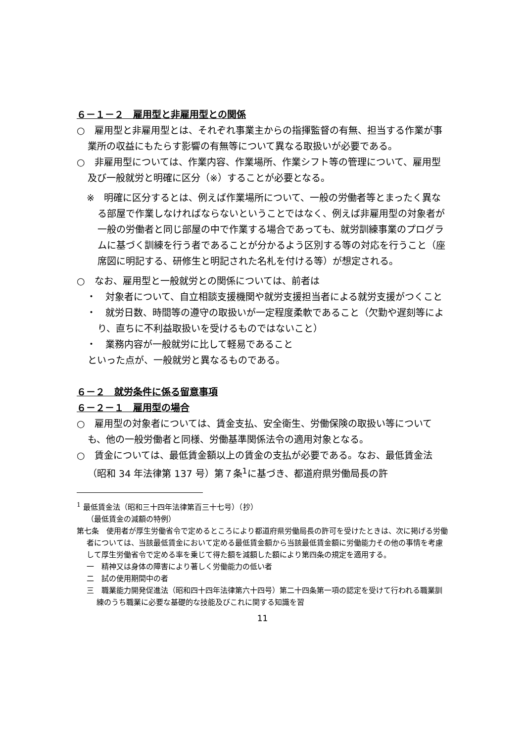６－１－２　雇用型と非雇用型との関係
○　雇用型と非雇用型とは、それぞれ事業主からの指揮監督の有無、担当する作業が事業所の収益にもたらす影響の有無等について異なる取扱いが必要である。
○　非雇用型については、作業内容、作業場所、作業シフト等の管理について、雇用型及び一般就労と明確に区分（※）することが必要となる。
※　明確に区分するとは、例えば作業場所について、一般の労働者等とまったく異なる部屋で作業しなければならないということではなく、例えば非雇用型の対象者が一般の労働者と同じ部屋の中で作業する場合であっても、就労訓練事業のプログラムに基づく訓練を行う者であることが分かるよう区別する等の対応を行うこと（座席図に明記する、研修生と明記された名札を付ける等）が想定される。
○　なお、雇用型と一般就労との関係については、前者は
・　対象者について、自立相談支援機関や就労支援担当者による就労支援がつくこと
・　就労日数、時間等の遵守の取扱いが一定程度柔軟であること（欠勤や遅刻等により、直ちに不利益取扱いを受けるものではないこと）
・　業務内容が一般就労に比して軽易であること
といった点が、一般就労と異なるものである。
６－２　就労条件に係る留意事項
６－２－１　雇用型の場合
○　雇用型の対象者については、賃金支払、安全衛生、労働保険の取扱い等についても、他の一般労働者と同様、労働基準関係法令の適用対象となる。
○　賃金については、最低賃金額以上の賃金の支払が必要である。なお、最低賃金法（昭和 34 年法律第 137 号）第７条<sup>1</sup>に基づき、都道府県労働局長の許
<sup>1</sup> 最低賃金法（昭和三十四年法律第百三十七号）（抄）
（最低賃金の減額の特例）
第七条　使用者が厚生労働省令で定めるところにより都道府県労働局長の許可を受けたときは、次に掲げる労働者については、当該最低賃金において定める最低賃金額から当該最低賃金額に労働能力その他の事情を考慮して厚生労働省令で定める率を乗じて得た額を減額した額により第四条の規定を適用する。
一　精神又は身体の障害により著しく労働能力の低い者
二　試の使用期間中の者
三　職業能力開発促進法（昭和四十四年法律第六十四号）第二十四条第一項の認定を受けて行われる職業訓練のうち職業に必要な基礎的な技能及びこれに関する知識を習
11